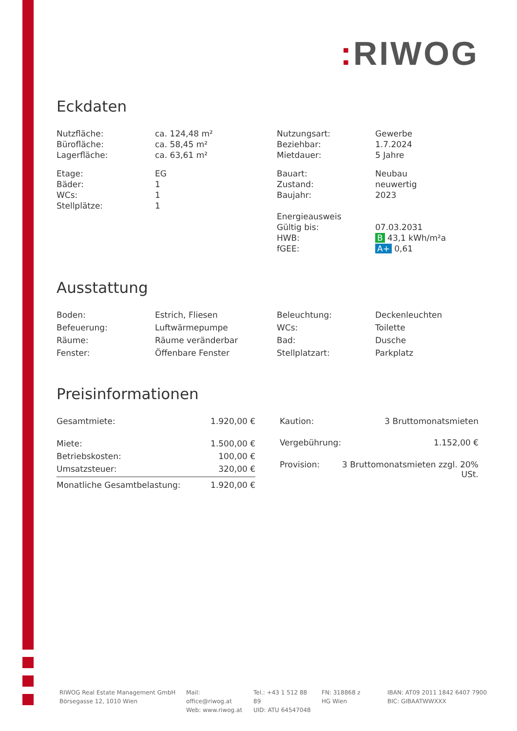: RIWOG
Eckdaten
| Nutzfläche: | ca. 124,48 m² | Nutzungsart: | Gewerbe |
| Bürofläche: | ca. 58,45 m² | Beziehbar: | 1.7.2024 |
| Lagerfläche: | ca. 63,61 m² | Mietdauer: | 5 Jahre |
| Etage: | EG | Bauart: | Neubau |
| Bäder: | 1 | Zustand: | neuwertig |
| WCs: | 1 | Baujahr: | 2023 |
| Stellplätze: | 1 | | |
| | | Energieausweis | |
| | | Gültig bis: | 07.03.2031 |
| | | HWB: | B 43,1 kWh/m²a |
| | | fGEE: | A+ 0,61 |
Ausstattung
| Boden: | Estrich, Fliesen | Beleuchtung: | Deckenleuchten |
| Befeuerung: | Luftwärmepumpe | WCs: | Toilette |
| Räume: | Räume veränderbar | Bad: | Dusche |
| Fenster: | Öffenbare Fenster | Stellplatzart: | Parkplatz |
Preisinformationen
| Gesamtmiete: | 1.920,00 € |
| Miete: | 1.500,00 € |
| Betriebskosten: | 100,00 € |
| Umsatzsteuer: | 320,00 € |
| Monatliche Gesamtbelastung: | 1.920,00 € |
| Kaution: | 3 Bruttomonatsmieten |
| Vergebührung: | 1.152,00 € |
| Provision: | 3 Bruttomonatsmieten zzgl. 20% USt. |
RIWOG Real Estate Management GmbH
Börsegasse 12, 1010 Wien
Mail: office@riwog.at
Web: www.riwog.at
Tel.: +43 1 512 88 89
UID: ATU 64547048
FN: 318868 z
HG Wien
IBAN: AT09 2011 1842 6407 7900
BIC: GIBAATWWXXX